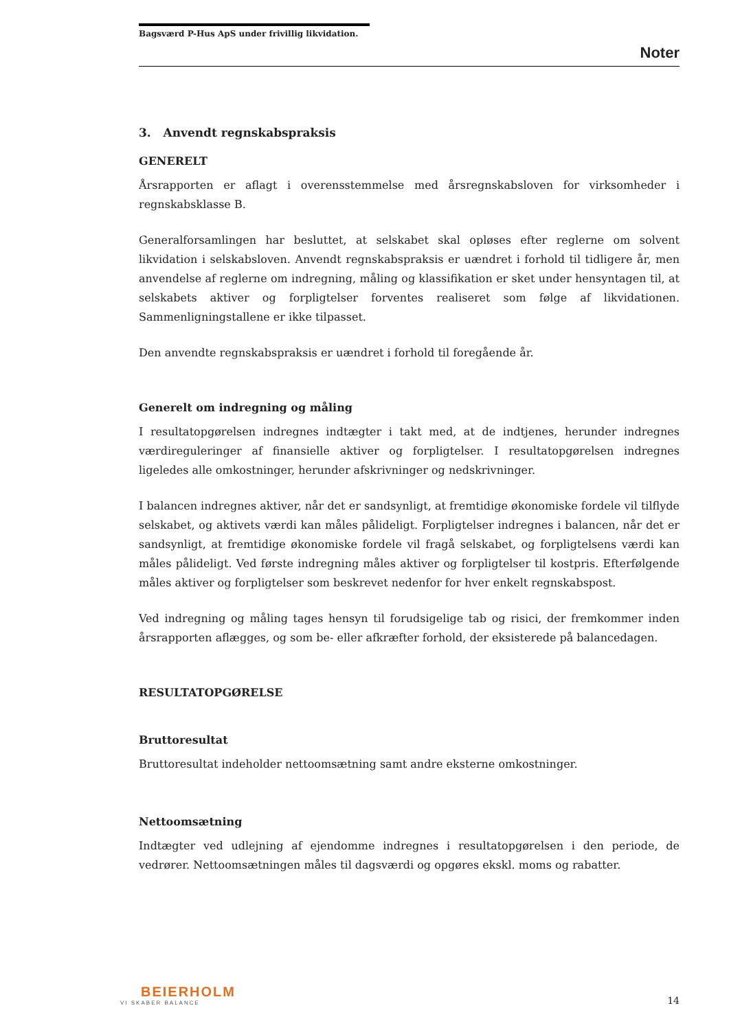Bagsværd P-Hus ApS under frivillig likvidation.
Noter
3. Anvendt regnskabspraksis
GENERELT
Årsrapporten er aflagt i overensstemmelse med årsregnskabsloven for virksomheder i regnskabsklasse B.
Generalforsamlingen har besluttet, at selskabet skal opløses efter reglerne om solvent likvidation i selskabsloven. Anvendt regnskabspraksis er uændret i forhold til tidligere år, men anvendelse af reglerne om indregning, måling og klassifikation er sket under hensyntagen til, at selskabets aktiver og forpligtelser forventes realiseret som følge af likvidationen. Sammenligningstallene er ikke tilpasset.
Den anvendte regnskabspraksis er uændret i forhold til foregående år.
Generelt om indregning og måling
I resultatopgørelsen indregnes indtægter i takt med, at de indtjenes, herunder indregnes værdireguleringer af finansielle aktiver og forpligtelser. I resultatopgørelsen indregnes ligeledes alle omkostninger, herunder afskrivninger og nedskrivninger.
I balancen indregnes aktiver, når det er sandsynligt, at fremtidige økonomiske fordele vil tilflyde selskabet, og aktivets værdi kan måles pålideligt. Forpligtelser indregnes i balancen, når det er sandsynligt, at fremtidige økonomiske fordele vil fragå selskabet, og forpligtelsens værdi kan måles pålideligt. Ved første indregning måles aktiver og forpligtelser til kostpris. Efterfølgende måles aktiver og forpligtelser som beskrevet nedenfor for hver enkelt regnskabspost.
Ved indregning og måling tages hensyn til forudsigelige tab og risici, der fremkommer inden årsrapporten aflægges, og som be- eller afkræfter forhold, der eksisterede på balancedagen.
RESULTATOPGØRELSE
Bruttoresultat
Bruttoresultat indeholder nettoomsætning samt andre eksterne omkostninger.
Nettoomsætning
Indtægter ved udlejning af ejendomme indregnes i resultatopgørelsen i den periode, de vedrører. Nettoomsætningen måles til dagsværdi og opgøres ekskl. moms og rabatter.
BEIERHOLM
VI SKABER BALANCE
14